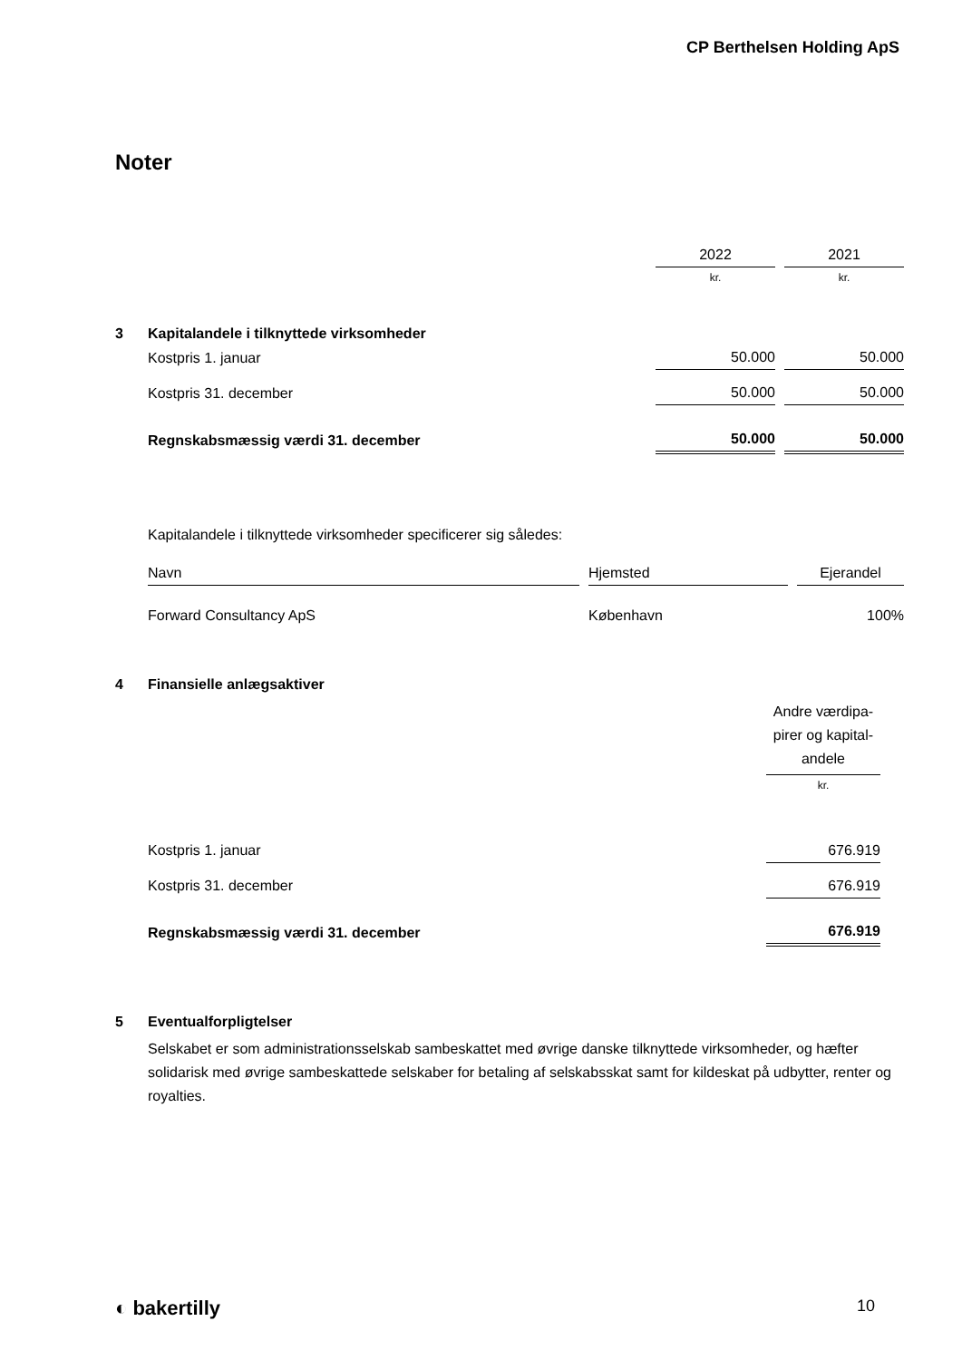CP Berthelsen Holding ApS
Noter
| | | 2022 | | 2021 |
| | | kr. | | kr. |
| 3 | Kapitalandele i tilknyttede virksomheder | | | |
| | Kostpris 1. januar | 50.000 | | 50.000 |
| | Kostpris 31. december | 50.000 | | 50.000 |
| | Regnskabsmæssig værdi 31. december | 50.000 | | 50.000 |
Kapitalandele i tilknyttede virksomheder specificerer sig således:
| Navn | | Hjemsted | | Ejerandel |
| Forward Consultancy ApS | | København | | 100% |
| 4 | Finansielle anlægsaktiver | | |
| | | Andre værdipa- pirer og kapital- andele | |
| | | kr. | |
| | Kostpris 1. januar | 676.919 | |
| | Kostpris 31. december | 676.919 | |
| | Regnskabsmæssig værdi 31. december | 676.919 | |
| 5 | Eventualforpligtelser |
| | Selskabet er som administrationsselskab sambeskattet med øvrige danske tilknyttede virksomheder, og hæfter solidarisk med øvrige sambeskattede selskaber for betaling af selskabsskat samt for kildeskat på udbytter, renter og royalties. |
◐ bakertilly 10